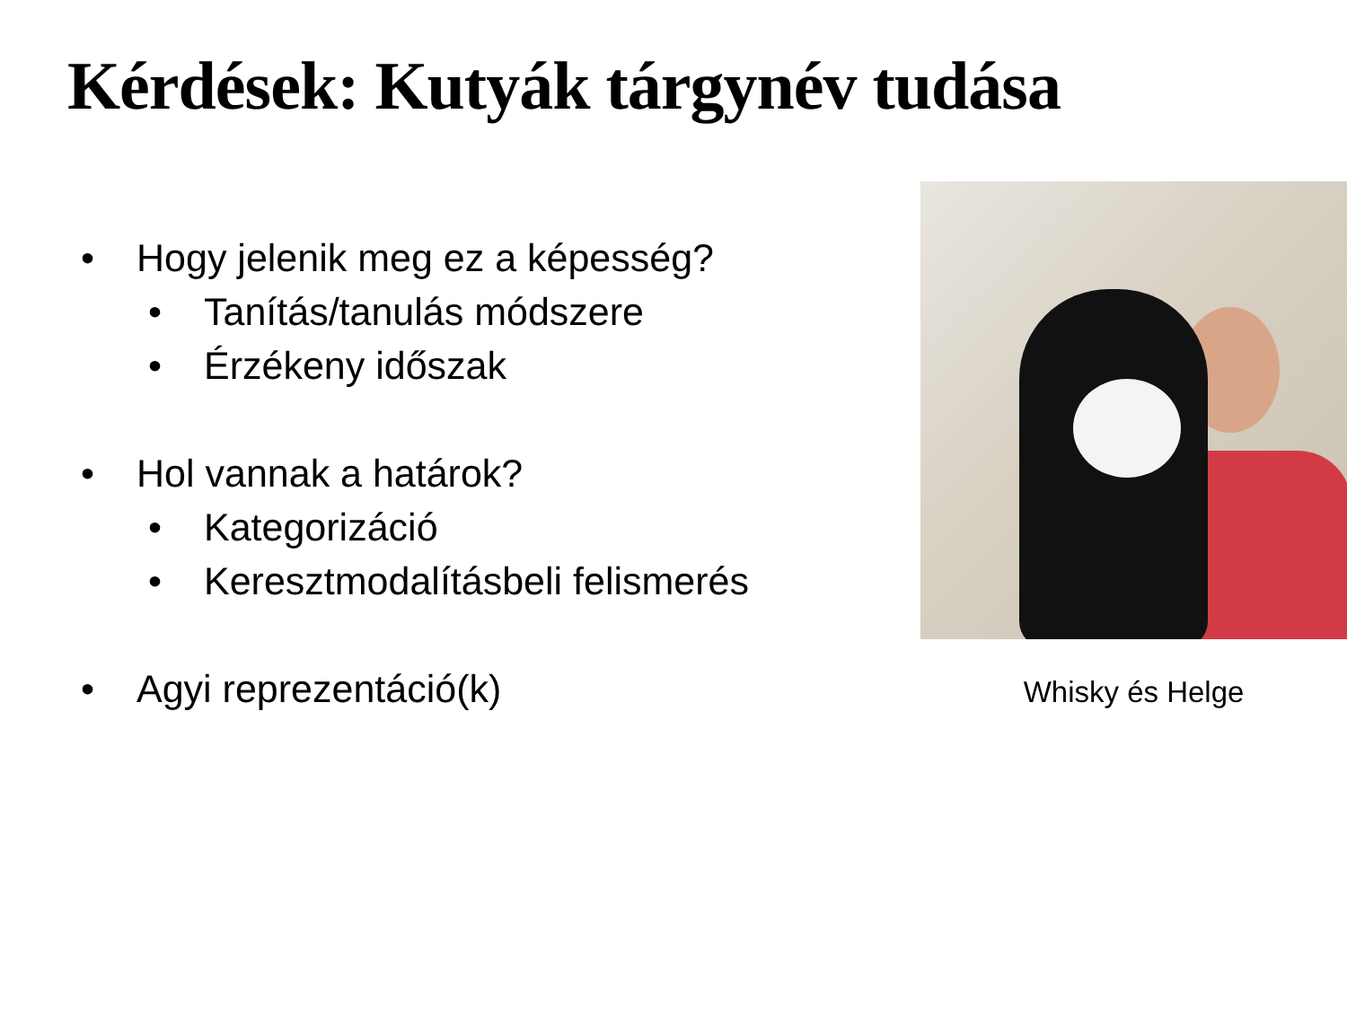Kérdések: Kutyák tárgynév tudása
• Hogy jelenik meg ez a képesség?
• Tanítás/tanulás módszere
• Érzékeny időszak
• Hol vannak a határok?
• Kategorizáció
• Keresztmodalításbeli felismerés
• Agyi reprezentáció(k)
Whisky és Helge